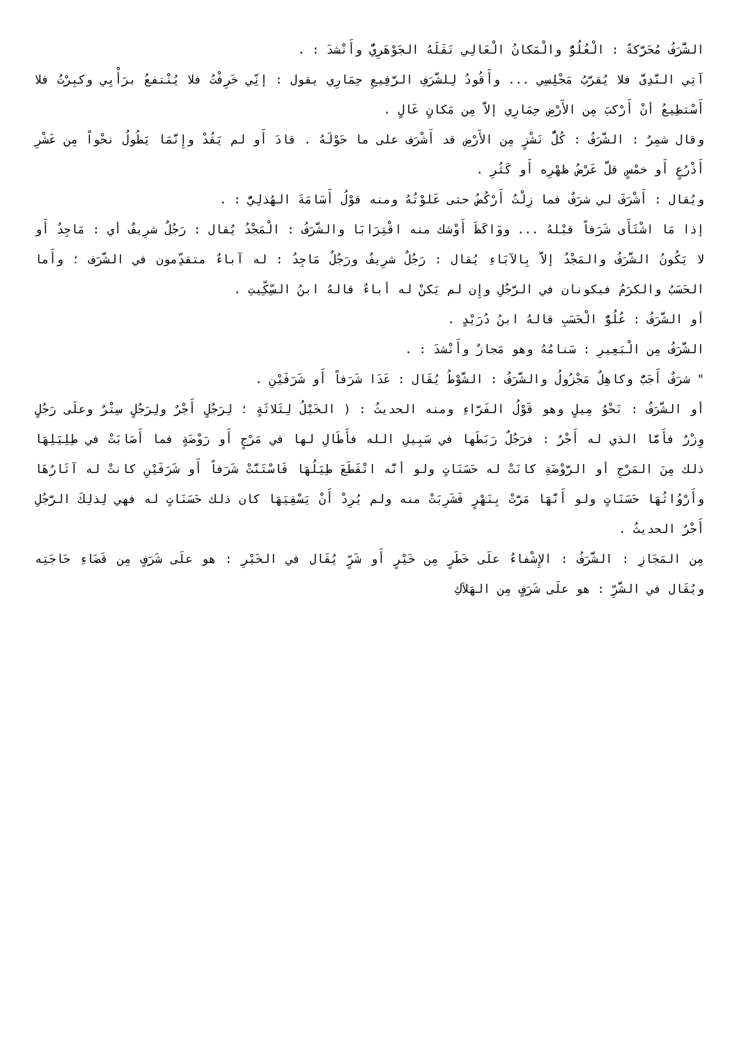الشَّرَفُ مُحَرَّكةً : الْعُلُوُّ والْمَكانُ الْعَالِي نَقَلَهُ الجَوْهَرِيُّ وأَنْشدَ : .
آتِي النَّدِىَّ فلا يُقرَّبُ مَجْلِسِي ... وأَقُودُ لِلشَّرَفِ الرَّفِيعِ حِمَارِي يقول : إنِّي خَرِفْتُ فلا يُنْتفعُ برَأْيِي وكبِرْتُ فلا أَسْتطِيعُ أنْ أَرْكبَ مِن الأَرْضِ حِمَارِي إلاَّ مِن مَكانٍ عَالٍ .
وقال شمِرٌ : الشَّرَفُ : كُلُّ نَشْزٍ مِن الأَرْضِ قد أَشْرَف على ما حَوْلَهُ . قادَ أَو لم يَقُدْ وإِنَّمَا يَطُولُ نحْواً مِن عَشْرِ أَذْرُعٍ أَو خمْسٍ قلَّ عَرْضُ ظهْرِه أَو كَثُرِ .
ويُقال : أَشْرَفَ لي شرَفٌ فما زِلْتُ أَرْكُضُ حتى عَلوْتُهُ ومنه قوْلُ أَسَامَةَ الهُذلِيُّ : .
إذا مَا اشْتَأَى شَرَفاً قبْلهُ ... ووَاكَظَ أَوْشك منه اقْتِرَابَا والشَّرَفُ : الْمَجْدُ يُقال : رَجُلٌ شرِيفٌ أي : مَاجِدٌ أَو لا يَكُونُ الشَّرَفُ والمَجْدُ إلاَّ بِالآبَاءِ يُقال : رَجُلٌ شرِيفٌ ورَجُلٌ مَاجِدٌ : له آباءٌ متقدِّمون في الشَّرَف ؛ وأَما الحَسَبُ والكرَمُ فيكونان في الرَّجُلِ وإِن لم يَكنْ له أباءٌ قالهُ ابنُ السِّكِّيتِ .
أو الشَّرَفُ : عُلُوُّ الْحَسَبِ قالهُ ابنُ دُرَيْدٍ .
الشَّرَفُ مِن الْبَعِيرِ : سَنامُهُ وهو مَجازٌ وأَنْشدَ : .
" شرَفٌ أَجَبُّ وكاهِلٌ مَجْزُولُ والشَّرَفُ : الشَّوْطُ يُقَال : عَدَا شَرَفاً أَو شَرَفَيْنِ .
أو الشَّرَفُ : نَحْوُ مِيلٍ وهو قَوْلُ الفَرَّاءِ ومنه الحديثُ : ( الخَيْلُ لِثَلاثَةٍ ؛ لِرَجُلٍ أَجْرٌ ولِرَجُلٍ سِتْرٌ وعلَى رَجُلٍ وِزْرٌ فأَمَّا الذي له أَجْرٌ : فرَجُلٌ رَبَطَها في سَبِيلِ الله فأَطَالِ لها في مَرْجٍ أَو رَوْضَةٍ فما أَصَابَتْ في طِلِيَلِهَا ذلك مِنَ المَرْجِ أو الرَّوْضَةِ كانَتْ له حَسَنَاتٍ ولو أنَّه انْقَطَعَ طِيَلُهَا فَاسْتَنَّتْ شَرَفاً أَو شَرَفَيْنِ كانتْ له آثَارُهَا وأَرْوُاثُهَا حَسَنَاتٍ ولو أَنَّهَا مَرَّتْ بِنَهْرٍ فَشَرِبَتْ منه ولم يُرِدْ أَنْ يَسْقِيَهَا كان ذلك حَسَنَاتٍ له فهي لِذلِكَ الرَّجُلِ أَجْرٌ الحديثُ .
مِن المَجَازِ : الشَّرَفُ : الإِشْفاءُ علَى خَطَرٍ مِن خَيْرٍ أَو شَرٍّ يُقَال في الخَيْرِ : هو علَى شَرَفٍ مِن قَضَاءِ حَاجَتِه ويُقَال في الشَّرِّ : هو علَى شَرَفٍ مِن الهَلاَكِ